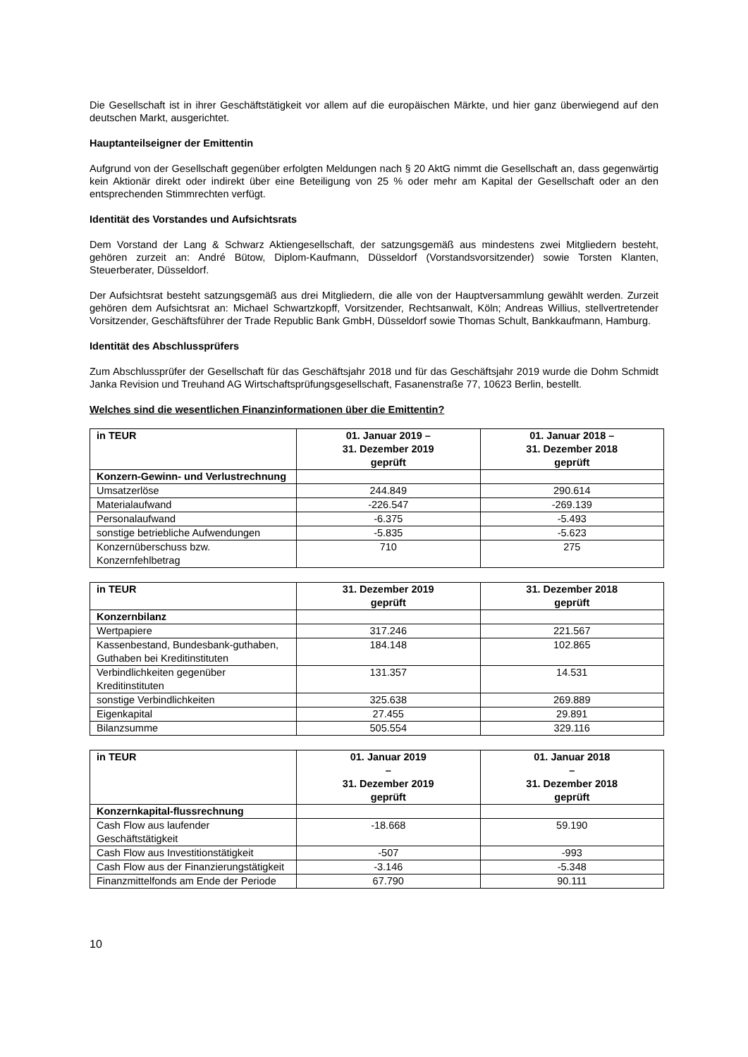Die Gesellschaft ist in ihrer Geschäftstätigkeit vor allem auf die europäischen Märkte, und hier ganz überwiegend auf den deutschen Markt, ausgerichtet.
Hauptanteilseigner der Emittentin
Aufgrund von der Gesellschaft gegenüber erfolgten Meldungen nach § 20 AktG nimmt die Gesellschaft an, dass gegenwärtig kein Aktionär direkt oder indirekt über eine Beteiligung von 25 % oder mehr am Kapital der Gesellschaft oder an den entsprechenden Stimmrechten verfügt.
Identität des Vorstandes und Aufsichtsrats
Dem Vorstand der Lang & Schwarz Aktiengesellschaft, der satzungsgemäß aus mindestens zwei Mitgliedern besteht, gehören zurzeit an: André Bütow, Diplom-Kaufmann, Düsseldorf (Vorstandsvorsitzender) sowie Torsten Klanten, Steuerberater, Düsseldorf.
Der Aufsichtsrat besteht satzungsgemäß aus drei Mitgliedern, die alle von der Hauptversammlung gewählt werden. Zurzeit gehören dem Aufsichtsrat an: Michael Schwartzkopff, Vorsitzender, Rechtsanwalt, Köln; Andreas Willius, stellvertretender Vorsitzender, Geschäftsführer der Trade Republic Bank GmbH, Düsseldorf sowie Thomas Schult, Bankkaufmann, Hamburg.
Identität des Abschlussprüfers
Zum Abschlussprüfer der Gesellschaft für das Geschäftsjahr 2018 und für das Geschäftsjahr 2019 wurde die Dohm Schmidt Janka Revision und Treuhand AG Wirtschaftsprüfungsgesellschaft, Fasanenstraße 77, 10623 Berlin, bestellt.
Welches sind die wesentlichen Finanzinformationen über die Emittentin?
| in TEUR | 01. Januar 2019 – 31. Dezember 2019 geprüft | 01. Januar 2018 – 31. Dezember 2018 geprüft |
| --- | --- | --- |
| Konzern-Gewinn- und Verlustrechnung | | |
| Umsatzerlöse | 244.849 | 290.614 |
| Materialaufwand | -226.547 | -269.139 |
| Personalaufwand | -6.375 | -5.493 |
| sonstige betriebliche Aufwendungen | -5.835 | -5.623 |
| Konzernüberschuss bzw. Konzernfehlbetrag | 710 | 275 |
| in TEUR | 31. Dezember 2019 geprüft | 31. Dezember 2018 geprüft |
| --- | --- | --- |
| Konzernbilanz | | |
| Wertpapiere | 317.246 | 221.567 |
| Kassenbestand, Bundesbank-guthaben, Guthaben bei Kreditinstituten | 184.148 | 102.865 |
| Verbindlichkeiten gegenüber Kreditinstituten | 131.357 | 14.531 |
| sonstige Verbindlichkeiten | 325.638 | 269.889 |
| Eigenkapital | 27.455 | 29.891 |
| Bilanzsumme | 505.554 | 329.116 |
| in TEUR | 01. Januar 2019 – 31. Dezember 2019 geprüft | 01. Januar 2018 – 31. Dezember 2018 geprüft |
| --- | --- | --- |
| Konzernkapital-flussrechnung | | |
| Cash Flow aus laufender Geschäftstätigkeit | -18.668 | 59.190 |
| Cash Flow aus Investitionstätigkeit | -507 | -993 |
| Cash Flow aus der Finanzierungstätigkeit | -3.146 | -5.348 |
| Finanzmittelfonds am Ende der Periode | 67.790 | 90.111 |
10